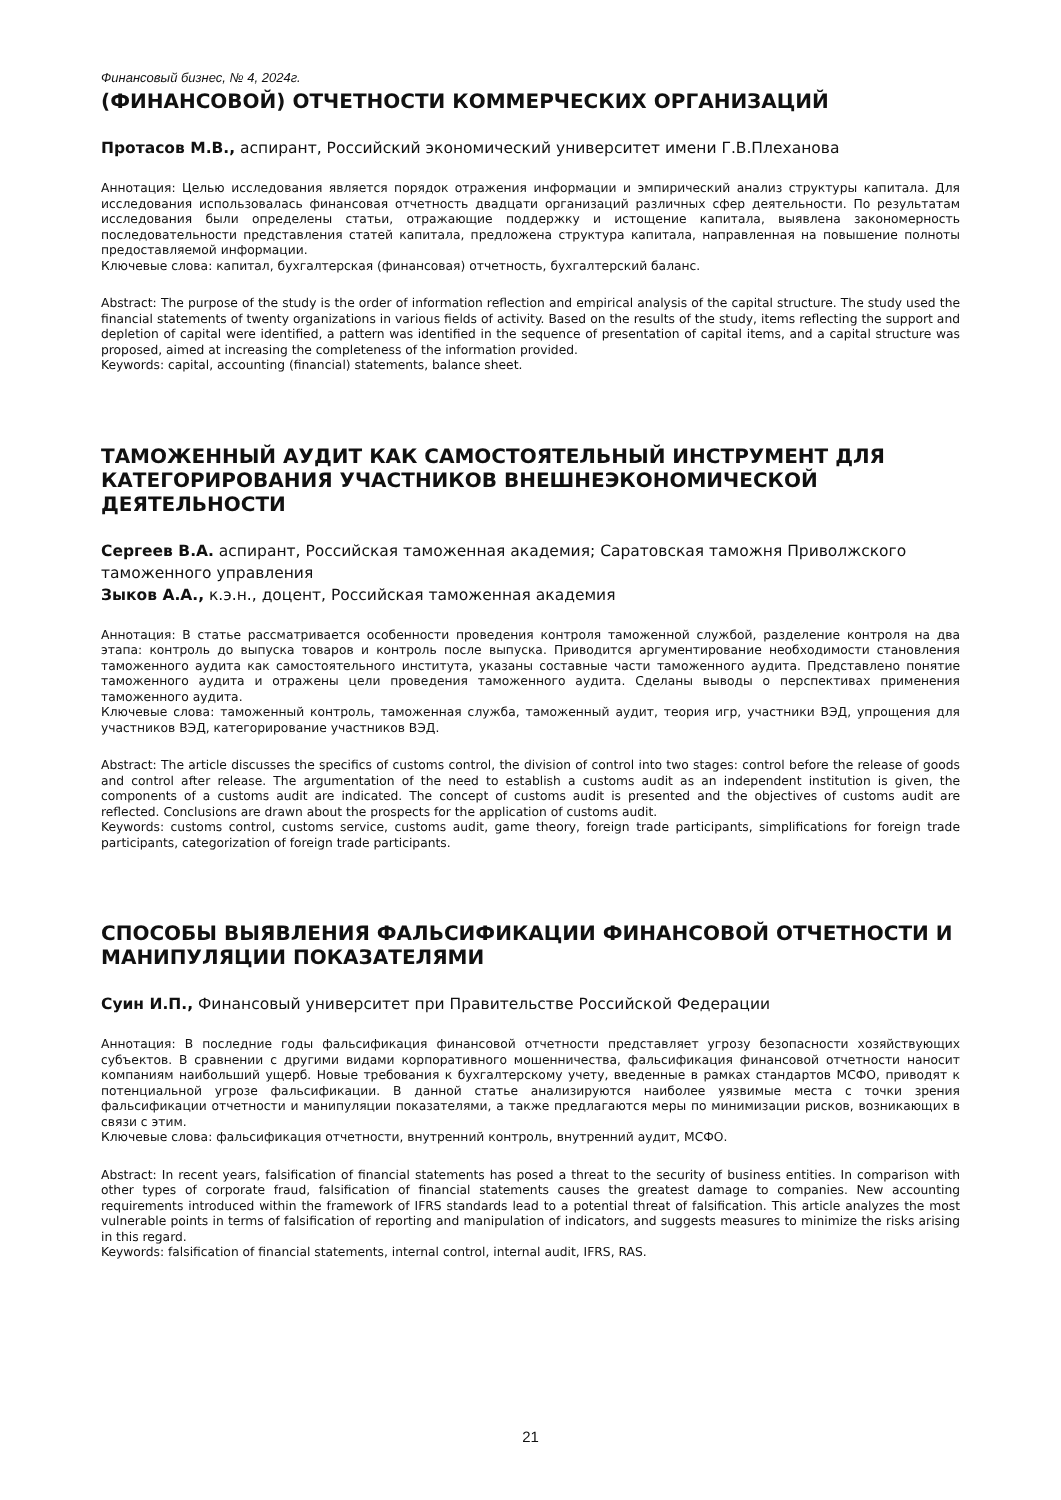Финансовый бизнес, № 4, 2024г.
(ФИНАНСОВОЙ) ОТЧЕТНОСТИ КОММЕРЧЕСКИХ ОРГАНИЗАЦИЙ
Протасов М.В., аспирант, Российский экономический университет имени Г.В.Плеханова
Аннотация: Целью исследования является порядок отражения информации и эмпирический анализ структуры капитала. Для исследования использовалась финансовая отчетность двадцати организаций различных сфер деятельности. По результатам исследования были определены статьи, отражающие поддержку и истощение капитала, выявлена закономерность последовательности представления статей капитала, предложена структура капитала, направленная на повышение полноты предоставляемой информации.
Ключевые слова: капитал, бухгалтерская (финансовая) отчетность, бухгалтерский баланс.
Abstract: The purpose of the study is the order of information reflection and empirical analysis of the capital structure. The study used the financial statements of twenty organizations in various fields of activity. Based on the results of the study, items reflecting the support and depletion of capital were identified, a pattern was identified in the sequence of presentation of capital items, and a capital structure was proposed, aimed at increasing the completeness of the information provided.
Keywords: capital, accounting (financial) statements, balance sheet.
ТАМОЖЕННЫЙ АУДИТ КАК САМОСТОЯТЕЛЬНЫЙ ИНСТРУМЕНТ ДЛЯ КАТЕГОРИРОВАНИЯ УЧАСТНИКОВ ВНЕШНЕЭКОНОМИЧЕСКОЙ ДЕЯТЕЛЬНОСТИ
Сергеев В.А. аспирант, Российская таможенная академия; Саратовская таможня Приволжского таможенного управления
Зыков А.А., к.э.н., доцент, Российская таможенная академия
Аннотация: В статье рассматривается особенности проведения контроля таможенной службой, разделение контроля на два этапа: контроль до выпуска товаров и контроль после выпуска. Приводится аргументирование необходимости становления таможенного аудита как самостоятельного института, указаны составные части таможенного аудита. Представлено понятие таможенного аудита и отражены цели проведения таможенного аудита. Сделаны выводы о перспективах применения таможенного аудита.
Ключевые слова: таможенный контроль, таможенная служба, таможенный аудит, теория игр, участники ВЭД, упрощения для участников ВЭД, категорирование участников ВЭД.
Abstract: The article discusses the specifics of customs control, the division of control into two stages: control before the release of goods and control after release. The argumentation of the need to establish a customs audit as an independent institution is given, the components of a customs audit are indicated. The concept of customs audit is presented and the objectives of customs audit are reflected. Conclusions are drawn about the prospects for the application of customs audit.
Keywords: customs control, customs service, customs audit, game theory, foreign trade participants, simplifications for foreign trade participants, categorization of foreign trade participants.
СПОСОБЫ ВЫЯВЛЕНИЯ ФАЛЬСИФИКАЦИИ ФИНАНСОВОЙ ОТЧЕТНОСТИ И МАНИПУЛЯЦИИ ПОКАЗАТЕЛЯМИ
Суин И.П., Финансовый университет при Правительстве Российской Федерации
Аннотация: В последние годы фальсификация финансовой отчетности представляет угрозу безопасности хозяйствующих субъектов. В сравнении с другими видами корпоративного мошенничества, фальсификация финансовой отчетности наносит компаниям наибольший ущерб. Новые требования к бухгалтерскому учету, введенные в рамках стандартов МСФО, приводят к потенциальной угрозе фальсификации. В данной статье анализируются наиболее уязвимые места с точки зрения фальсификации отчетности и манипуляции показателями, а также предлагаются меры по минимизации рисков, возникающих в связи с этим.
Ключевые слова: фальсификация отчетности, внутренний контроль, внутренний аудит, МСФО.
Abstract: In recent years, falsification of financial statements has posed a threat to the security of business entities. In comparison with other types of corporate fraud, falsification of financial statements causes the greatest damage to companies. New accounting requirements introduced within the framework of IFRS standards lead to a potential threat of falsification. This article analyzes the most vulnerable points in terms of falsification of reporting and manipulation of indicators, and suggests measures to minimize the risks arising in this regard.
Keywords: falsification of financial statements, internal control, internal audit, IFRS, RAS.
21